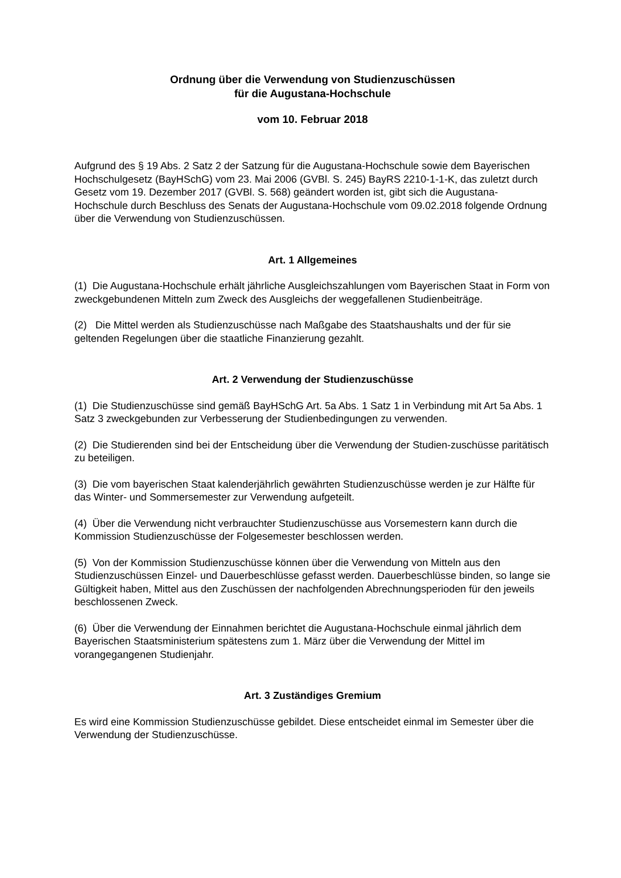Ordnung über die Verwendung von Studienzuschüssen
für die Augustana-Hochschule
vom 10. Februar 2018
Aufgrund des § 19 Abs. 2 Satz 2 der Satzung für die Augustana-Hochschule sowie dem Bayerischen Hochschulgesetz (BayHSchG) vom 23. Mai 2006 (GVBl. S. 245) BayRS 2210-1-1-K, das zuletzt durch Gesetz vom 19. Dezember 2017 (GVBl. S. 568) geändert worden ist, gibt sich die Augustana-Hochschule durch Beschluss des Senats der Augustana-Hochschule vom 09.02.2018 folgende Ordnung über die Verwendung von Studienzuschüssen.
Art. 1 Allgemeines
(1) Die Augustana-Hochschule erhält jährliche Ausgleichszahlungen vom Bayerischen Staat in Form von zweckgebundenen Mitteln zum Zweck des Ausgleichs der weggefallenen Studienbeiträge.
(2) Die Mittel werden als Studienzuschüsse nach Maßgabe des Staatshaushalts und der für sie geltenden Regelungen über die staatliche Finanzierung gezahlt.
Art. 2 Verwendung der Studienzuschüsse
(1) Die Studienzuschüsse sind gemäß BayHSchG Art. 5a Abs. 1 Satz 1 in Verbindung mit Art 5a Abs. 1 Satz 3 zweckgebunden zur Verbesserung der Studienbedingungen zu verwenden.
(2) Die Studierenden sind bei der Entscheidung über die Verwendung der Studien-zuschüsse paritätisch zu beteiligen.
(3) Die vom bayerischen Staat kalenderjährlich gewährten Studienzuschüsse werden je zur Hälfte für das Winter- und Sommersemester zur Verwendung aufgeteilt.
(4) Über die Verwendung nicht verbrauchter Studienzuschüsse aus Vorsemestern kann durch die Kommission Studienzuschüsse der Folgesemester beschlossen werden.
(5) Von der Kommission Studienzuschüsse können über die Verwendung von Mitteln aus den Studienzuschüssen Einzel- und Dauerbeschlüsse gefasst werden. Dauerbeschlüsse binden, so lange sie Gültigkeit haben, Mittel aus den Zuschüssen der nachfolgenden Abrechnungsperioden für den jeweils beschlossenen Zweck.
(6) Über die Verwendung der Einnahmen berichtet die Augustana-Hochschule einmal jährlich dem Bayerischen Staatsministerium spätestens zum 1. März über die Verwendung der Mittel im vorangegangenen Studienjahr.
Art. 3 Zuständiges Gremium
Es wird eine Kommission Studienzuschüsse gebildet. Diese entscheidet einmal im Semester über die Verwendung der Studienzuschüsse.